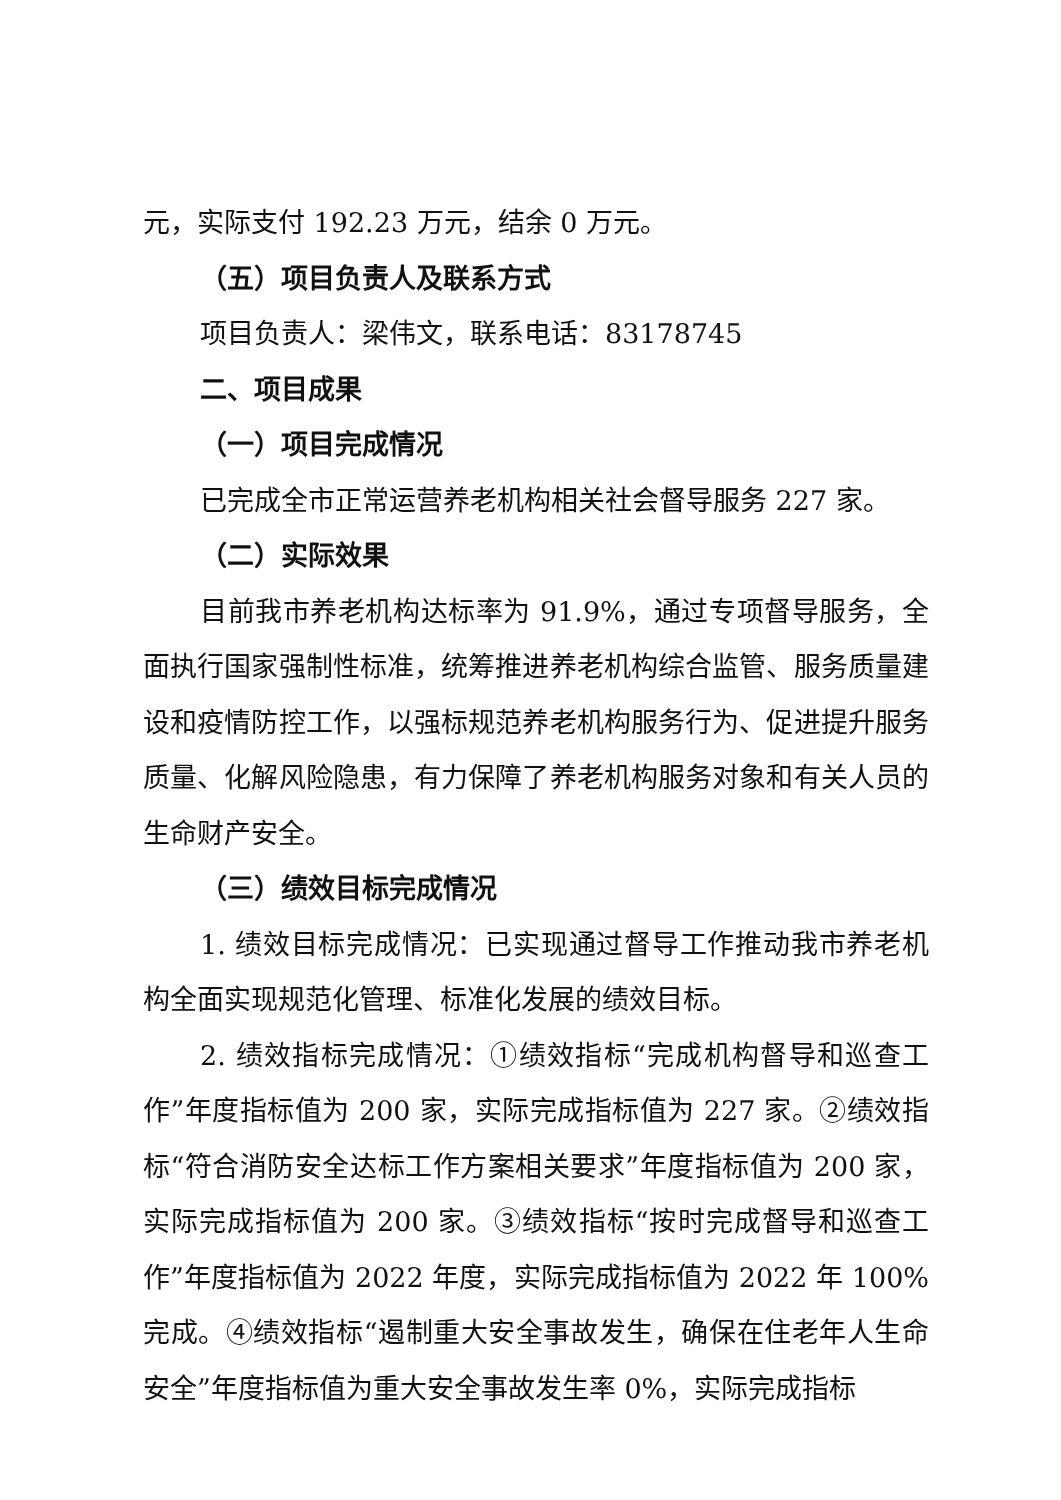元，实际支付 192.23 万元，结余 0 万元。
（五）项目负责人及联系方式
项目负责人：梁伟文，联系电话：83178745
二、项目成果
（一）项目完成情况
已完成全市正常运营养老机构相关社会督导服务 227 家。
（二）实际效果
目前我市养老机构达标率为 91.9%，通过专项督导服务，全面执行国家强制性标准，统筹推进养老机构综合监管、服务质量建设和疫情防控工作，以强标规范养老机构服务行为、促进提升服务质量、化解风险隐患，有力保障了养老机构服务对象和有关人员的生命财产安全。
（三）绩效目标完成情况
1. 绩效目标完成情况：已实现通过督导工作推动我市养老机构全面实现规范化管理、标准化发展的绩效目标。
2. 绩效指标完成情况：①绩效指标“完成机构督导和巡查工作”年度指标值为 200 家，实际完成指标值为 227 家。②绩效指标“符合消防安全达标工作方案相关要求”年度指标值为 200 家，实际完成指标值为 200 家。③绩效指标“按时完成督导和巡查工作”年度指标值为 2022 年度，实际完成指标值为 2022 年 100% 完成。④绩效指标“遏制重大安全事故发生，确保在住老年人生命安全”年度指标值为重大安全事故发生率 0%，实际完成指标